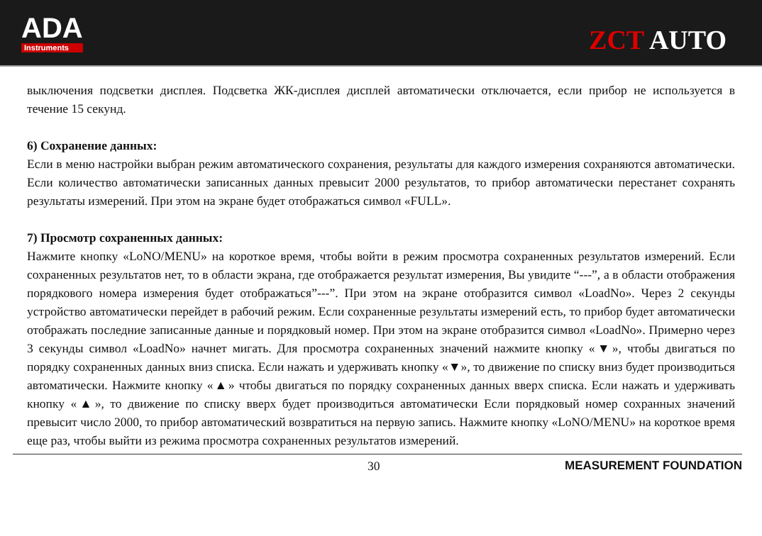ADA
Instruments
ZCT AUTO
выключения подсветки дисплея. Подсветка ЖК-дисплея дисплей автоматически отключается, если прибор не используется в течение 15 секунд.
6) Сохранение данных:
Если в меню настройки выбран режим автоматического сохранения, результаты для каждого измерения сохраняются автоматически. Если количество автоматически записанных данных превысит 2000 результатов, то прибор автоматически перестанет сохранять результаты измерений. При этом на экране будет отображаться символ «FULL».
7) Просмотр сохраненных данных:
Нажмите кнопку «LoNO/MENU» на короткое время, чтобы войти в режим просмотра сохраненных результатов измерений. Если сохраненных результатов нет, то в области экрана, где отображается результат измерения, Вы увидите “---”, а в области отображения порядкового номера измерения будет отображаться”---”. При этом на экране отобразится символ «LoadNo». Через 2 секунды устройство автоматически перейдет в рабочий режим. Если сохраненные результаты измерений есть, то прибор будет автоматически отображать последние записанные данные и порядковый номер. При этом на экране отобразится символ «LoadNo». Примерно через 3 секунды символ «LoadNo» начнет мигать. Для просмотра сохраненных значений нажмите кнопку «▼», чтобы двигаться по порядку сохраненных данных вниз списка. Если нажать и удерживать кнопку «▼», то движение по списку вниз будет производиться автоматически. Нажмите кнопку «▲» чтобы двигаться по порядку сохраненных данных вверх списка. Если нажать и удерживать кнопку «▲», то движение по списку вверх будет производиться автоматически Если порядковый номер сохранных значений превысит число 2000, то прибор автоматический возвратиться на первую запись. Нажмите кнопку «LoNO/MENU» на короткое время еще раз, чтобы выйти из режима просмотра сохраненных результатов измерений.
30 MEASUREMENT FOUNDATION